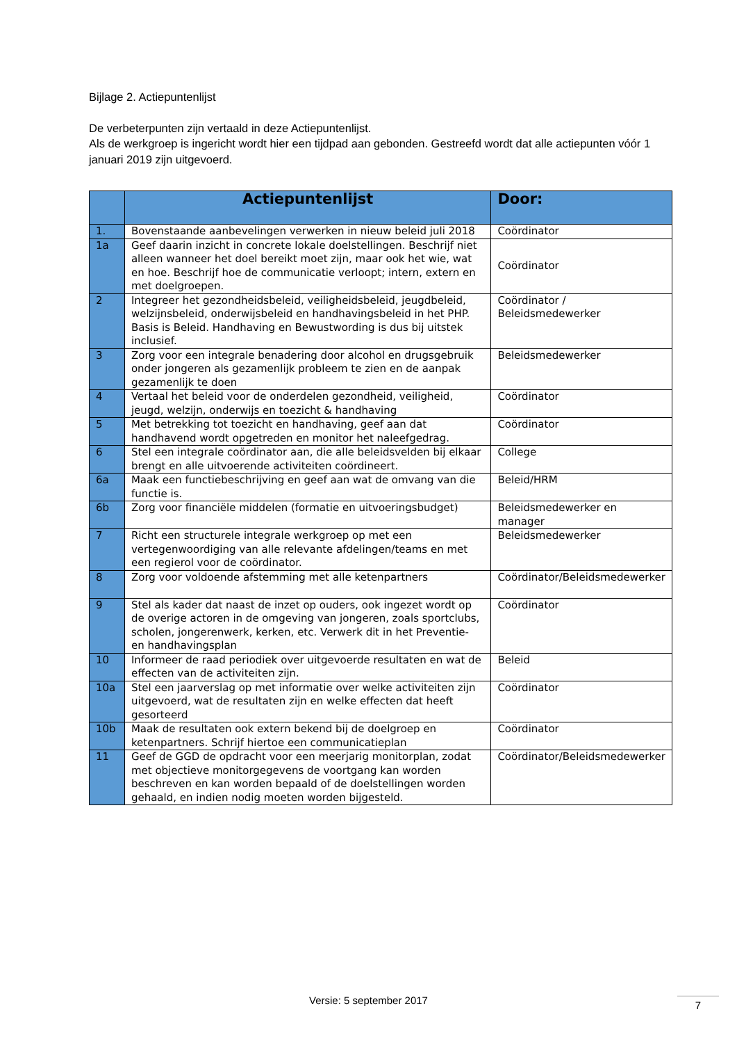Bijlage 2. Actiepuntenlijst
De verbeterpunten zijn vertaald in deze Actiepuntenlijst.
Als de werkgroep is ingericht wordt hier een tijdpad aan gebonden. Gestreefd wordt dat alle actiepunten vóór 1 januari 2019 zijn uitgevoerd.
| | Actiepuntenlijst | Door: |
| --- | --- | --- |
| 1. | Bovenstaande aanbevelingen verwerken in nieuw beleid juli 2018 | Coördinator |
| 1a | Geef daarin inzicht in concrete lokale doelstellingen. Beschrijf niet alleen wanneer het doel bereikt moet zijn, maar ook het wie, wat en hoe. Beschrijf hoe de communicatie verloopt; intern, extern en met doelgroepen. | Coördinator |
| 2 | Integreer het gezondheidsbeleid, veiligheidsbeleid, jeugdbeleid, welzijnsbeleid, onderwijsbeleid en handhavingsbeleid in het PHP. Basis is Beleid. Handhaving en Bewustwording is dus bij uitstek inclusief. | Coördinator / Beleidsmedewerker |
| 3 | Zorg voor een integrale benadering door alcohol en drugsgebruik onder jongeren als gezamenlijk probleem te zien en de aanpak gezamenlijk te doen | Beleidsmedewerker |
| 4 | Vertaal het beleid voor de onderdelen gezondheid, veiligheid, jeugd, welzijn, onderwijs en toezicht & handhaving | Coördinator |
| 5 | Met betrekking tot toezicht en handhaving, geef aan dat handhavend wordt opgetreden en monitor het naleefgedrag. | Coördinator |
| 6 | Stel een integrale coördinator aan, die alle beleidsvelden bij elkaar brengt en alle uitvoerende activiteiten coördineert. | College |
| 6a | Maak een functiebeschrijving en geef aan wat de omvang van die functie is. | Beleid/HRM |
| 6b | Zorg voor financiële middelen (formatie en uitvoeringsbudget) | Beleidsmedewerker en manager |
| 7 | Richt een structurele integrale werkgroep op met een vertegenwoordiging van alle relevante afdelingen/teams en met een regierol voor de coördinator. | Beleidsmedewerker |
| 8 | Zorg voor voldoende afstemming met alle ketenpartners | Coördinator/Beleidsmedewerker |
| 9 | Stel als kader dat naast de inzet op ouders, ook ingezet wordt op de overige actoren in de omgeving van jongeren, zoals sportclubs, scholen, jongerenwerk, kerken, etc. Verwerk dit in het Preventie- en handhavingsplan | Coördinator |
| 10 | Informeer de raad periodiek over uitgevoerde resultaten en wat de effecten van de activiteiten zijn. | Beleid |
| 10a | Stel een jaarverslag op met informatie over welke activiteiten zijn uitgevoerd, wat de resultaten zijn en welke effecten dat heeft gesorteerd | Coördinator |
| 10b | Maak de resultaten ook extern bekend bij de doelgroep en ketenpartners. Schrijf hiertoe een communicatieplan | Coördinator |
| 11 | Geef de GGD de opdracht voor een meerjarig monitorplan, zodat met objectieve monitorgegevens de voortgang kan worden beschreven en kan worden bepaald of de doelstellingen worden gehaald, en indien nodig moeten worden bijgesteld. | Coördinator/Beleidsmedewerker |
Versie: 5 september 2017 7